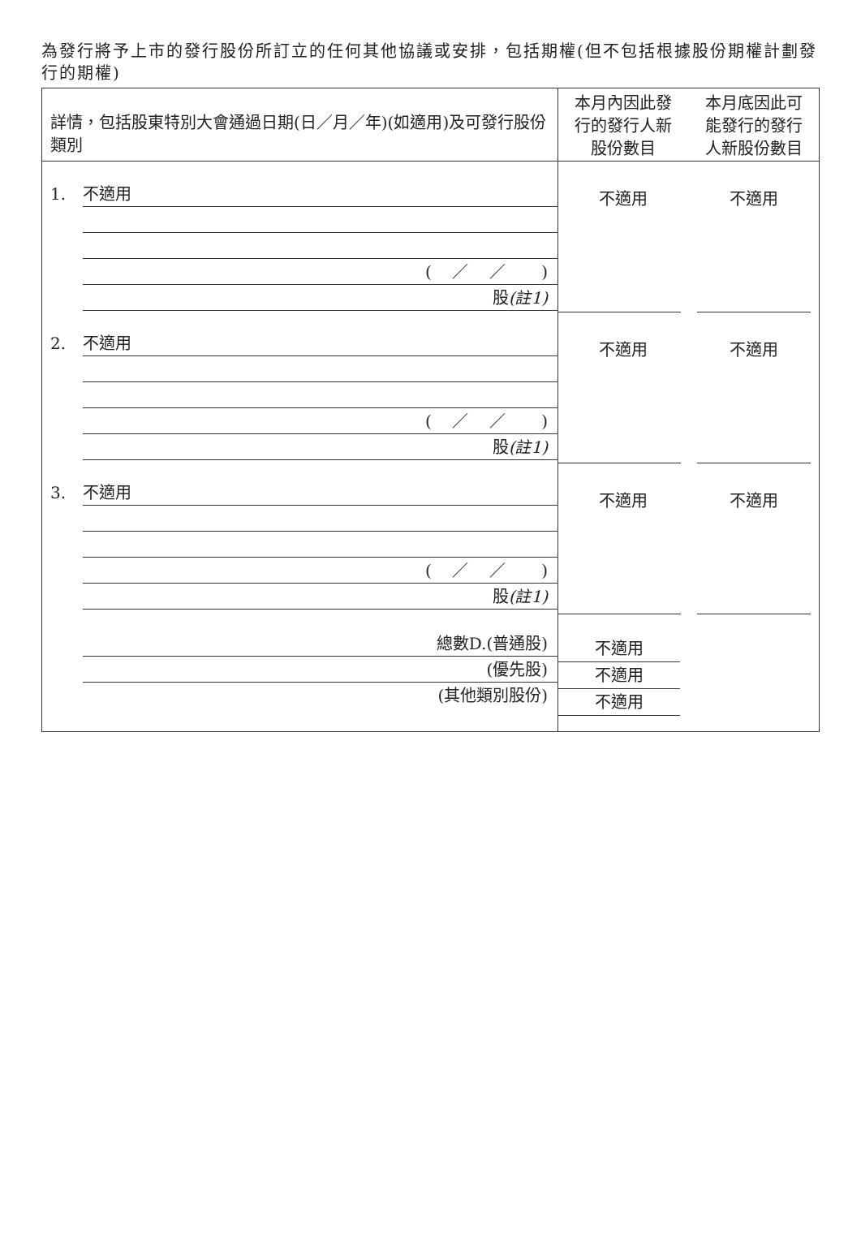為發行將予上市的發行股份所訂立的任何其他協議或安排，包括期權(但不包括根據股份期權計劃發行的期權)
詳情，包括股東特別大會通過日期(日／月／年)(如適用)及可發行股份類別
1. 不適用
( ／ ／ )
股(註1)
2. 不適用
( ／ ／ )
股(註1)
3. 不適用
( ／ ／ )
股(註1)
總數D.(普通股)
(優先股)
(其他類別股份)
本月內因此發
行的發行人新
股份數目
本月底因此可
能發行的發行
人新股份數目
不適用 不適用
不適用 不適用
不適用 不適用
不適用
不適用
不適用